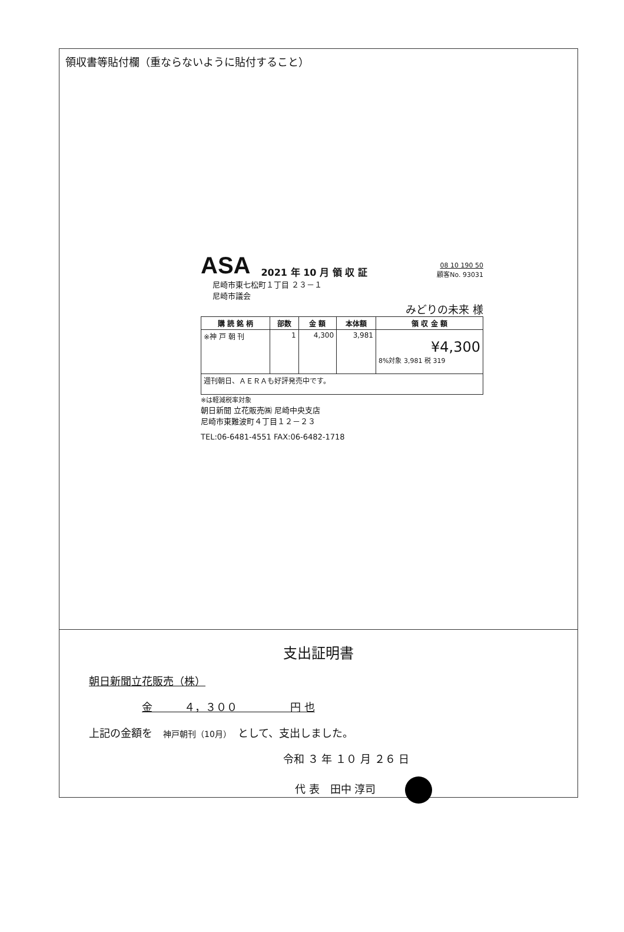領収書等貼付欄（重ならないように貼付すること）
ASA 2021 年 10 月 領 収 証 08 10 190 50
顧客No. 93031
尼崎市東七松町１丁目 ２３－１
尼崎市議会
みどりの未来 様
| 購 読 銘 柄 | 部数 | 金 額 | 本体額 | 領 収 金 額 |
| --- | --- | --- | --- | --- |
| ※神 戸 朝 刊 | 1 | 4,300 | 3,981 | ¥4,300 8%対象 3,981 税 319 |
| 週刊朝日、ＡＥＲＡも好評発売中です。 | | | | |
※は軽減税率対象
朝日新聞 立花販売㈱ 尼崎中央支店
尼崎市東難波町４丁目１２－２３
TEL:06-6481-4551 FAX:06-6482-1718
支出証明書
朝日新聞立花販売（株）
金　　　４，３００　　　　　円 也
上記の金額を　神戸朝刊（10月）　として、支出しました。
令和 ３ 年 １０ 月 ２６ 日
代 表　田中 淳司